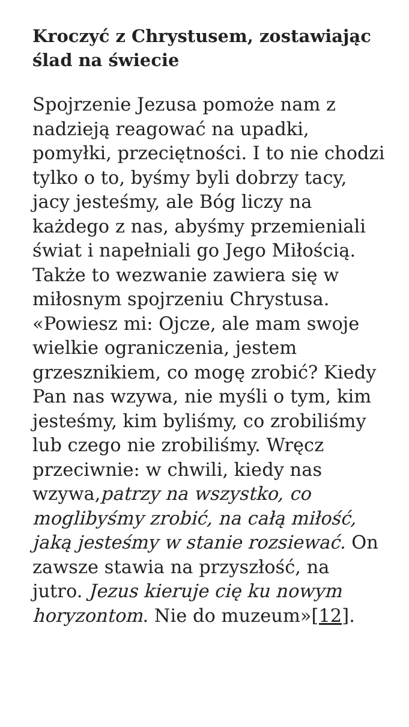Kroczyć z Chrystusem, zostawiając ślad na świecie
Spojrzenie Jezusa pomoże nam z nadzieją reagować na upadki, pomyłki, przeciętności. I to nie chodzi tylko o to, byśmy byli dobrzy tacy, jacy jesteśmy, ale Bóg liczy na każdego z nas, abyśmy przemieniali świat i napełniali go Jego Miłością. Także to wezwanie zawiera się w miłosnym spojrzeniu Chrystusa. «Powiesz mi: Ojcze, ale mam swoje wielkie ograniczenia, jestem grzesznikiem, co mogę zrobić? Kiedy Pan nas wzywa, nie myśli o tym, kim jesteśmy, kim byliśmy, co zrobiliśmy lub czego nie zrobiliśmy. Wręcz przeciwnie: w chwili, kiedy nas wzywa,patrzy na wszystko, co moglibyśmy zrobić, na całą miłość, jaką jesteśmy w stanie rozsiewać. On zawsze stawia na przyszłość, na jutro. Jezus kieruje cię ku nowym horyzontom. Nie do muzeum»[12].